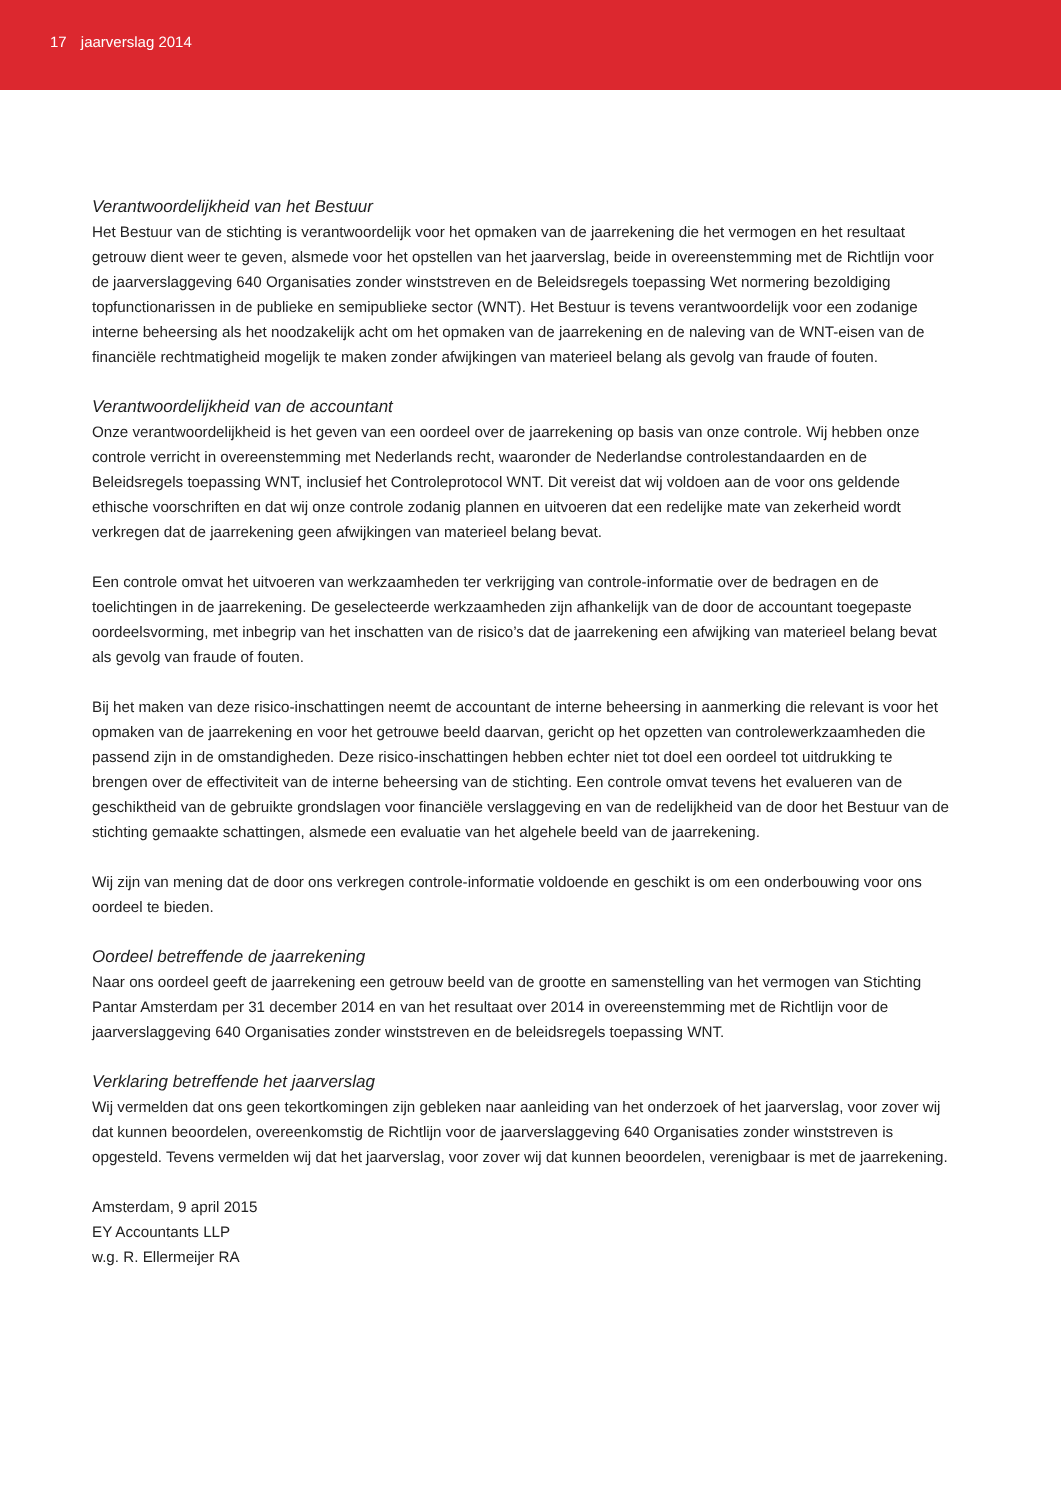17 jaarverslag 2014
Verantwoordelijkheid van het Bestuur
Het Bestuur van de stichting is verantwoordelijk voor het opmaken van de jaarrekening die het vermogen en het resultaat getrouw dient weer te geven, alsmede voor het opstellen van het jaarverslag, beide in overeenstemming met de Richtlijn voor de jaarverslaggeving 640 Organisaties zonder winststreven en de Beleidsregels toepassing Wet normering bezoldiging topfunctionarissen in de publieke en semipublieke sector (WNT). Het Bestuur is tevens verantwoordelijk voor een zodanige interne beheersing als het noodzakelijk acht om het opmaken van de jaarrekening en de naleving van de WNT-eisen van de financiële rechtmatigheid mogelijk te maken zonder afwijkingen van materieel belang als gevolg van fraude of fouten.
Verantwoordelijkheid van de accountant
Onze verantwoordelijkheid is het geven van een oordeel over de jaarrekening op basis van onze controle. Wij hebben onze controle verricht in overeenstemming met Nederlands recht, waaronder de Nederlandse controlestandaarden en de Beleidsregels toepassing WNT, inclusief het Controleprotocol WNT. Dit vereist dat wij voldoen aan de voor ons geldende ethische voorschriften en dat wij onze controle zodanig plannen en uitvoeren dat een redelijke mate van zekerheid wordt verkregen dat de jaarrekening geen afwijkingen van materieel belang bevat.
Een controle omvat het uitvoeren van werkzaamheden ter verkrijging van controle-informatie over de bedragen en de toelichtingen in de jaarrekening. De geselecteerde werkzaamheden zijn afhankelijk van de door de accountant toegepaste oordeelsvorming, met inbegrip van het inschatten van de risico’s dat de jaarrekening een afwijking van materieel belang bevat als gevolg van fraude of fouten.
Bij het maken van deze risico-inschattingen neemt de accountant de interne beheersing in aanmerking die relevant is voor het opmaken van de jaarrekening en voor het getrouwe beeld daarvan, gericht op het opzetten van controlewerkzaamheden die passend zijn in de omstandigheden. Deze risico-inschattingen hebben echter niet tot doel een oordeel tot uitdrukking te brengen over de effectiviteit van de interne beheersing van de stichting. Een controle omvat tevens het evalueren van de geschiktheid van de gebruikte grondslagen voor financiële verslaggeving en van de redelijkheid van de door het Bestuur van de stichting gemaakte schattingen, alsmede een evaluatie van het algehele beeld van de jaarrekening.
Wij zijn van mening dat de door ons verkregen controle-informatie voldoende en geschikt is om een onderbouwing voor ons oordeel te bieden.
Oordeel betreffende de jaarrekening
Naar ons oordeel geeft de jaarrekening een getrouw beeld van de grootte en samenstelling van het vermogen van Stichting Pantar Amsterdam per 31 december 2014 en van het resultaat over 2014 in overeenstemming met de Richtlijn voor de jaarverslaggeving 640 Organisaties zonder winststreven en de beleidsregels toepassing WNT.
Verklaring betreffende het jaarverslag
Wij vermelden dat ons geen tekortkomingen zijn gebleken naar aanleiding van het onderzoek of het jaarverslag, voor zover wij dat kunnen beoordelen, overeenkomstig de Richtlijn voor de jaarverslaggeving 640 Organisaties zonder winststreven is opgesteld. Tevens vermelden wij dat het jaarverslag, voor zover wij dat kunnen beoordelen, verenigbaar is met de jaarrekening.
Amsterdam, 9 april 2015
EY Accountants LLP
w.g. R. Ellermeijer RA